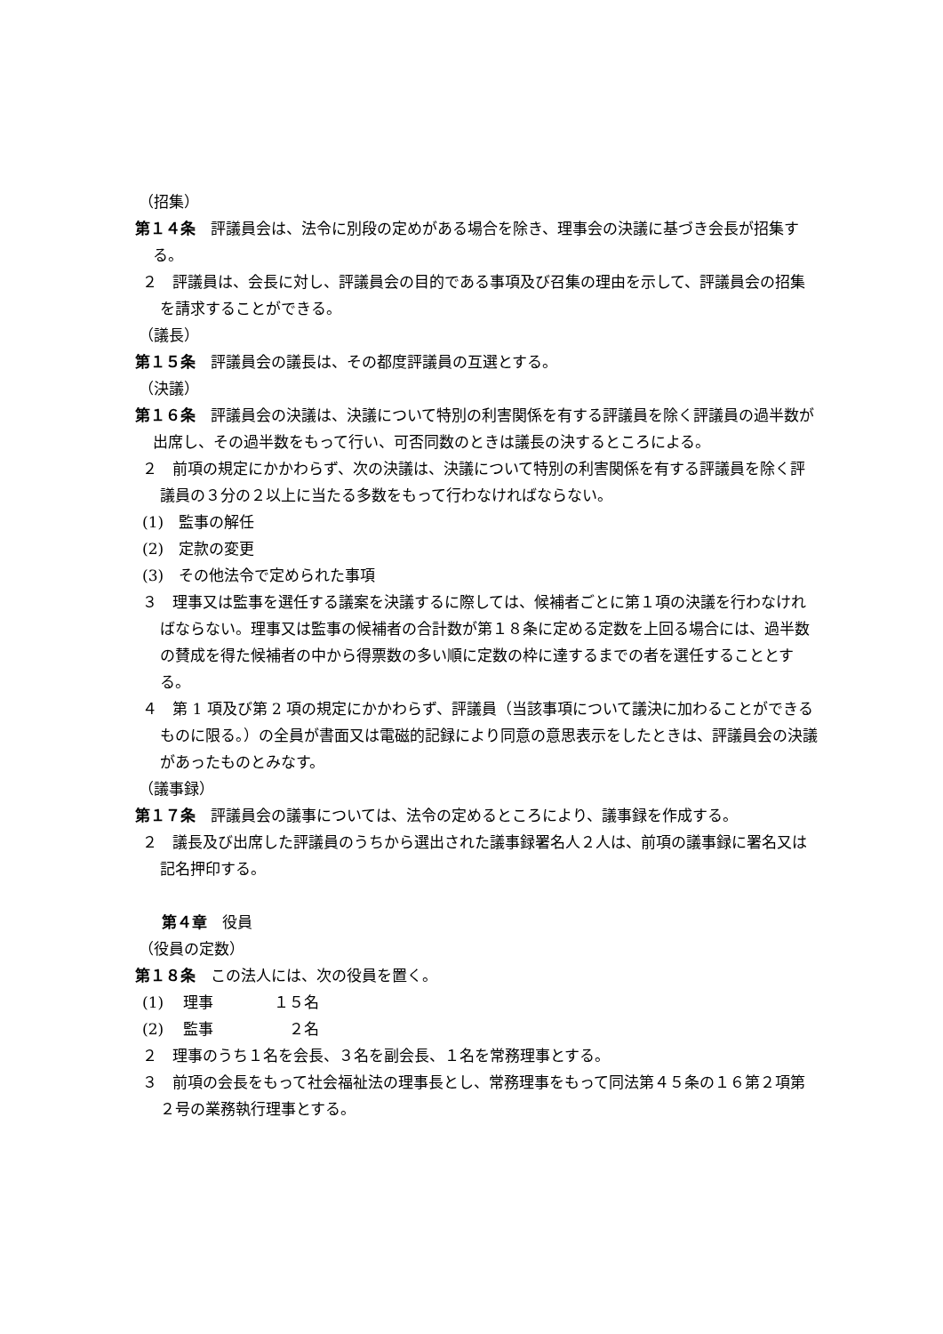（招集）
第１４条　評議員会は、法令に別段の定めがある場合を除き、理事会の決議に基づき会長が招集する。
２　評議員は、会長に対し、評議員会の目的である事項及び召集の理由を示して、評議員会の招集を請求することができる。
（議長）
第１５条　評議員会の議長は、その都度評議員の互選とする。
（決議）
第１６条　評議員会の決議は、決議について特別の利害関係を有する評議員を除く評議員の過半数が出席し、その過半数をもって行い、可否同数のときは議長の決するところによる。
２　前項の規定にかかわらず、次の決議は、決議について特別の利害関係を有する評議員を除く評議員の３分の２以上に当たる多数をもって行わなければならない。
(1)　監事の解任
(2)　定款の変更
(3)　その他法令で定められた事項
３　理事又は監事を選任する議案を決議するに際しては、候補者ごとに第１項の決議を行わなければならない。理事又は監事の候補者の合計数が第１８条に定める定数を上回る場合には、過半数の賛成を得た候補者の中から得票数の多い順に定数の枠に達するまでの者を選任することとする。
４　第 1 項及び第 2 項の規定にかかわらず、評議員（当該事項について議決に加わることができるものに限る。）の全員が書面又は電磁的記録により同意の意思表示をしたときは、評議員会の決議があったものとみなす。
（議事録）
第１７条　評議員会の議事については、法令の定めるところにより、議事録を作成する。
２　議長及び出席した評議員のうちから選出された議事録署名人２人は、前項の議事録に署名又は記名押印する。
第４章　役員
（役員の定数）
第１８条　この法人には、次の役員を置く。
(1)　 理事　　　　１５名
(2)　 監事　　　　　２名
２　理事のうち１名を会長、３名を副会長、１名を常務理事とする。
３　前項の会長をもって社会福祉法の理事長とし、常務理事をもって同法第４５条の１６第２項第２号の業務執行理事とする。